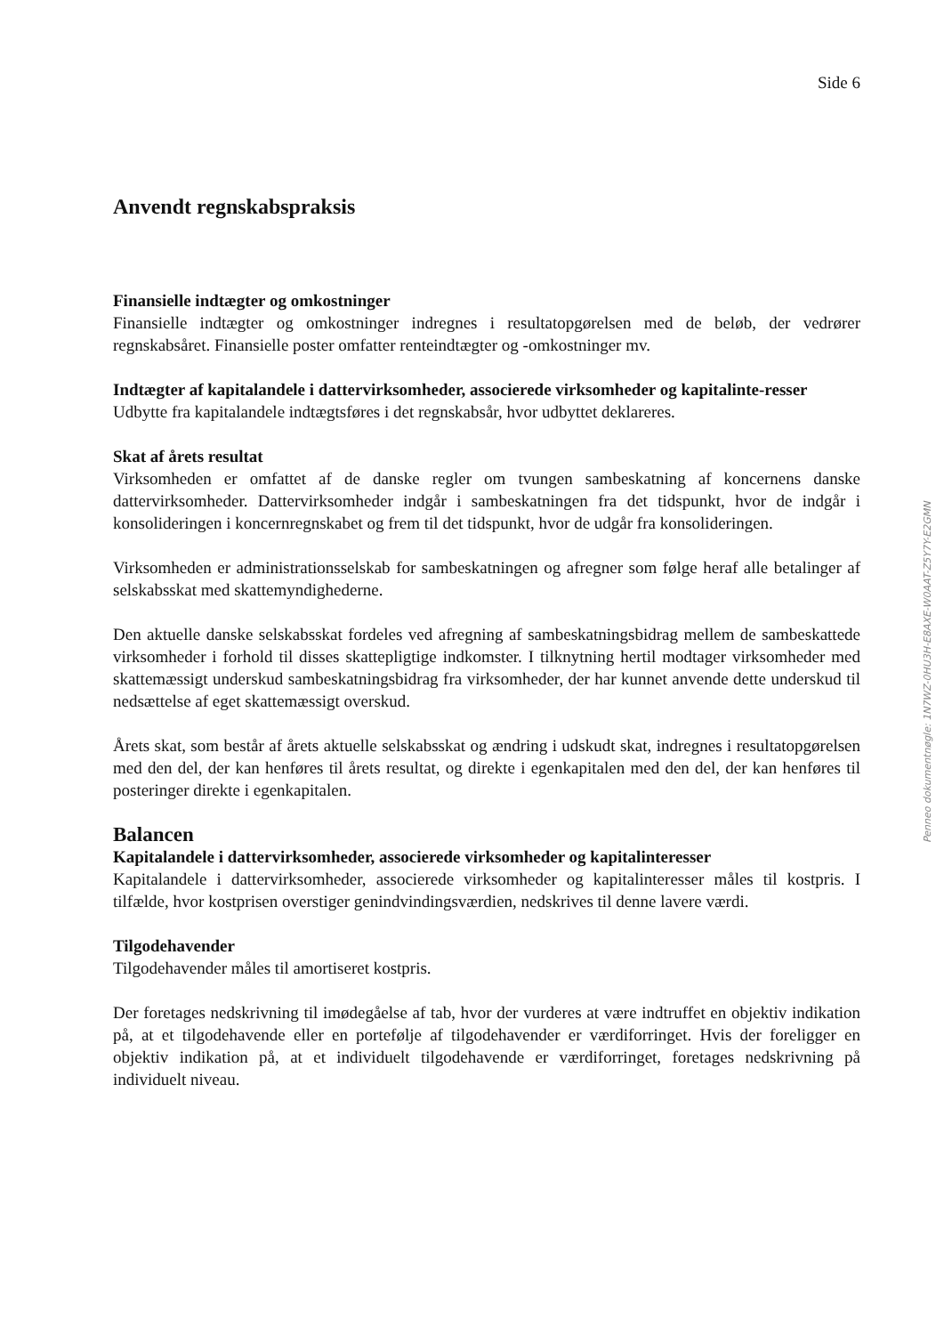Side 6
Anvendt regnskabspraksis
Finansielle indtægter og omkostninger
Finansielle indtægter og omkostninger indregnes i resultatopgørelsen med de beløb, der vedrører regnskabsåret. Finansielle poster omfatter renteindtægter og -omkostninger mv.
Indtægter af kapitalandele i dattervirksomheder, associerede virksomheder og kapitalinte-resser
Udbytte fra kapitalandele indtægtsføres i det regnskabsår, hvor udbyttet deklareres.
Skat af årets resultat
Virksomheden er omfattet af de danske regler om tvungen sambeskatning af koncernens danske dattervirksomheder. Dattervirksomheder indgår i sambeskatningen fra det tidspunkt, hvor de indgår i konsolideringen i koncernregnskabet og frem til det tidspunkt, hvor de udgår fra konsolideringen.
Virksomheden er administrationsselskab for sambeskatningen og afregner som følge heraf alle betalinger af selskabsskat med skattemyndighederne.
Den aktuelle danske selskabsskat fordeles ved afregning af sambeskatningsbidrag mellem de sambeskattede virksomheder i forhold til disses skattepligtige indkomster. I tilknytning hertil modtager virksomheder med skattemæssigt underskud sambeskatningsbidrag fra virksomheder, der har kunnet anvende dette underskud til nedsættelse af eget skattemæssigt overskud.
Årets skat, som består af årets aktuelle selskabsskat og ændring i udskudt skat, indregnes i resultatopgørelsen med den del, der kan henføres til årets resultat, og direkte i egenkapitalen med den del, der kan henføres til posteringer direkte i egenkapitalen.
Balancen
Kapitalandele i dattervirksomheder, associerede virksomheder og kapitalinteresser
Kapitalandele i dattervirksomheder, associerede virksomheder og kapitalinteresser måles til kostpris. I tilfælde, hvor kostprisen overstiger genindvindingsværdien, nedskrives til denne lavere værdi.
Tilgodehavender
Tilgodehavender måles til amortiseret kostpris.
Der foretages nedskrivning til imødegåelse af tab, hvor der vurderes at være indtruffet en objektiv indikation på, at et tilgodehavende eller en portefølje af tilgodehavender er værdiforringet. Hvis der foreligger en objektiv indikation på, at et individuelt tilgodehavende er værdiforringet, foretages nedskrivning på individuelt niveau.
Penneo dokumentnøgle: 1N7WZ-0HU3H-E8AXE-W0AAT-Z5Y7Y-E2GMN